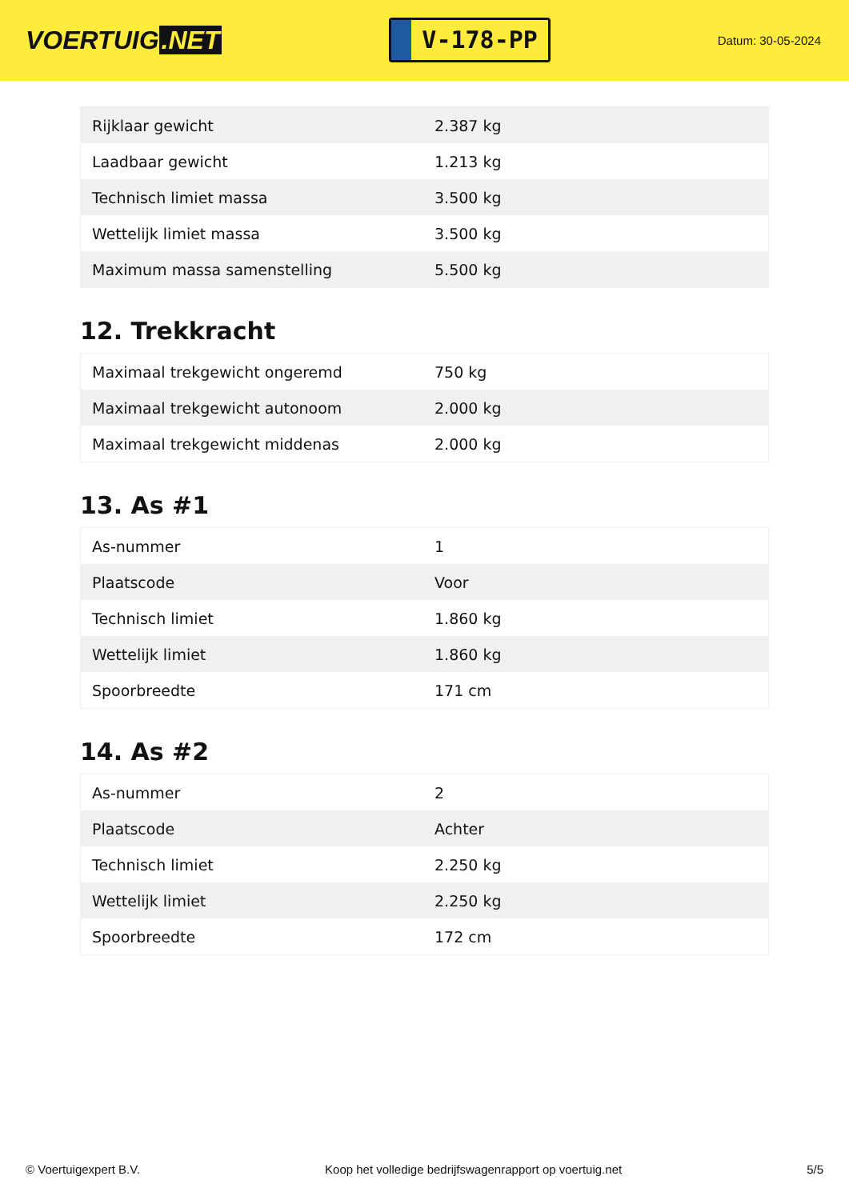VOERTUIG.NET
V-178-PP
Datum: 30-05-2024
| Rijklaar gewicht | 2.387 kg |
| Laadbaar gewicht | 1.213 kg |
| Technisch limiet massa | 3.500 kg |
| Wettelijk limiet massa | 3.500 kg |
| Maximum massa samenstelling | 5.500 kg |
12. Trekkracht
| Maximaal trekgewicht ongeremd | 750 kg |
| Maximaal trekgewicht autonoom | 2.000 kg |
| Maximaal trekgewicht middenas | 2.000 kg |
13. As #1
| As-nummer | 1 |
| Plaatscode | Voor |
| Technisch limiet | 1.860 kg |
| Wettelijk limiet | 1.860 kg |
| Spoorbreedte | 171 cm |
14. As #2
| As-nummer | 2 |
| Plaatscode | Achter |
| Technisch limiet | 2.250 kg |
| Wettelijk limiet | 2.250 kg |
| Spoorbreedte | 172 cm |
© Voertuigexpert B.V. Koop het volledige bedrijfswagenrapport op voertuig.net 5/5